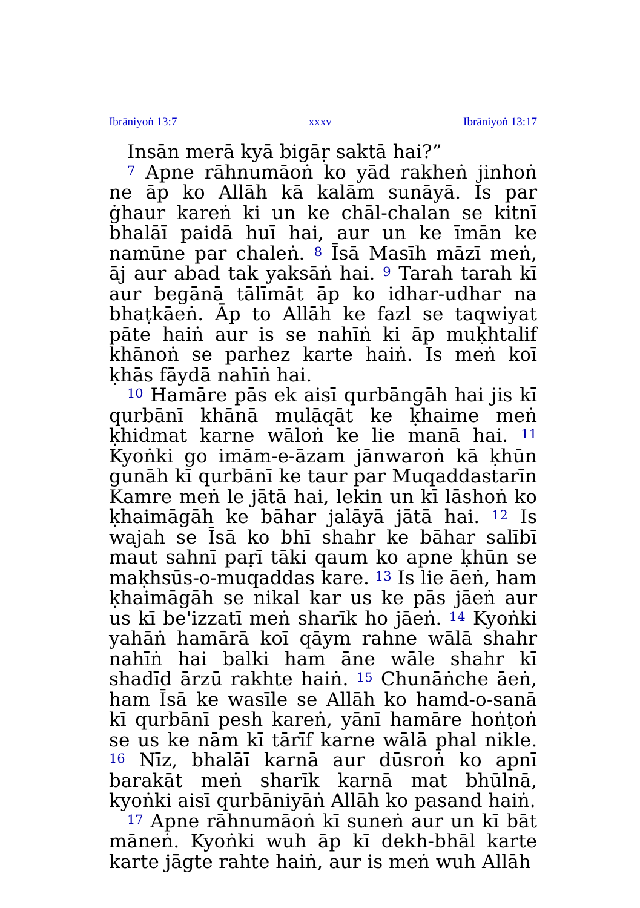Ibrāniyoṅ 13:7 xxxv Ibrāniyoṅ 13:17
Insān merā kyā bigāṛ saktā hai?”
<sup>7</sup> Apne rāhnumāoṅ ko yād rakheṅ jinhoṅ ne āp ko Allāh kā kalām sunāyā. Is par ġhaur kareṅ ki un ke chāl-chalan se kitnī bhalāī paidā huī hai, aur un ke īmān ke namūne par chaleṅ. <sup>8</sup> Īsā Masīh māzī meṅ, āj aur abad tak yaksāṅ hai. <sup>9</sup> Tarah tarah kī aur begānā tālīmāt āp ko idhar-udhar na bhaṭkāeṅ. Āp to Allāh ke fazl se taqwiyat pāte haiṅ aur is se nahīṅ ki āp muḳhtalif khānoṅ se parhez karte haiṅ. Is meṅ koī ḳhās fāydā nahīṅ hai.
<sup>10</sup> Hamāre pās ek aisī qurbāngāh hai jis kī qurbānī khānā mulāqāt ke ḳhaime meṅ ḳhidmat karne wāloṅ ke lie manā hai. <sup>11</sup> Kyoṅki go imām-e-āzam jānwaroṅ kā ḳhūn gunāh kī qurbānī ke taur par Muqaddastarīn Kamre meṅ le jātā hai, lekin un kī lāshoṅ ko ḳhaimāgāh ke bāhar jalāyā jātā hai. <sup>12</sup> Is wajah se Īsā ko bhī shahr ke bāhar salībī maut sahnī paṛī tāki qaum ko apne ḳhūn se maḳhsūs-o-muqaddas kare. <sup>13</sup> Is lie āeṅ, ham ḳhaimāgāh se nikal kar us ke pās jāeṅ aur us kī be'izzatī meṅ sharīk ho jāeṅ. <sup>14</sup> Kyoṅki yahāṅ hamārā koī qāym rahne wālā shahr nahīṅ hai balki ham āne wāle shahr kī shadīd ārzū rakhte haiṅ. <sup>15</sup> Chunāṅche āeṅ, ham Īsā ke wasīle se Allāh ko hamd-o-sanā kī qurbānī pesh kareṅ, yānī hamāre hoṅṭoṅ se us ke nām kī tārīf karne wālā phal nikle. <sup>16</sup> Nīz, bhalāī karnā aur dūsroṅ ko apnī barakāt meṅ sharīk karnā mat bhūlnā, kyoṅki aisī qurbāniyāṅ Allāh ko pasand haiṅ.
<sup>17</sup> Apne rāhnumāoṅ kī suneṅ aur un kī bāt māneṅ. Kyoṅki wuh āp kī dekh-bhāl karte karte jāgte rahte haiṅ, aur is meṅ wuh Allāh